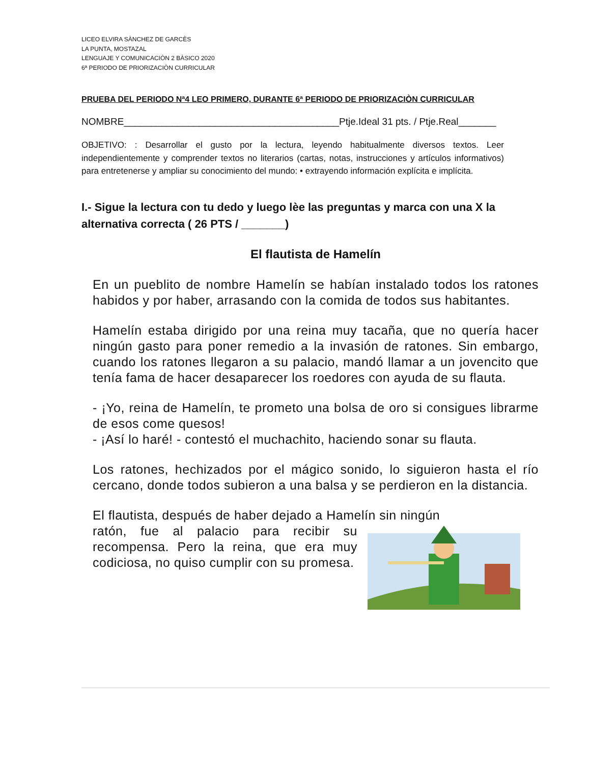LICEO ELVIRA SÀNCHEZ DE GARCÈS
LA PUNTA, MOSTAZAL
LENGUAJE Y COMUNICACIÒN 2 BÀSICO 2020
6ª PERIODO DE PRIORIZACIÒN CURRICULAR
PRUEBA DEL PERIODO Nª4 LEO PRIMERO, DURANTE 6ª PERIODO DE PRIORIZACIÒN CURRICULAR
NOMBRE________________________________________Ptje.Ideal 31 pts. / Ptje.Real_______
OBJETIVO: : Desarrollar el gusto por la lectura, leyendo habitualmente diversos textos. Leer independientemente y comprender textos no literarios (cartas, notas, instrucciones y artículos informativos) para entretenerse y ampliar su conocimiento del mundo: • extrayendo información explícita e implícita.
I.- Sigue la lectura con tu dedo y luego lèe las preguntas y marca con una X la alternativa correcta ( 26 PTS / _______)
El flautista de Hamelín
En un pueblito de nombre Hamelín se habían instalado todos los ratones habidos y por haber, arrasando con la comida de todos sus habitantes.
Hamelín estaba dirigido por una reina muy tacaña, que no quería hacer ningún gasto para poner remedio a la invasión de ratones. Sin embargo, cuando los ratones llegaron a su palacio, mandó llamar a un jovencito que tenía fama de hacer desaparecer los roedores con ayuda de su flauta.
- ¡Yo, reina de Hamelín, te prometo una bolsa de oro si consigues librarme de esos come quesos!
- ¡Así lo haré! - contestó el muchachito, haciendo sonar su flauta.
Los ratones, hechizados por el mágico sonido, lo siguieron hasta el río cercano, donde todos subieron a una balsa y se perdieron en la distancia.
El flautista, después de haber dejado a Hamelín sin ningún
ratón, fue al palacio para recibir su recompensa. Pero la reina, que era muy codiciosa, no quiso cumplir con su promesa.